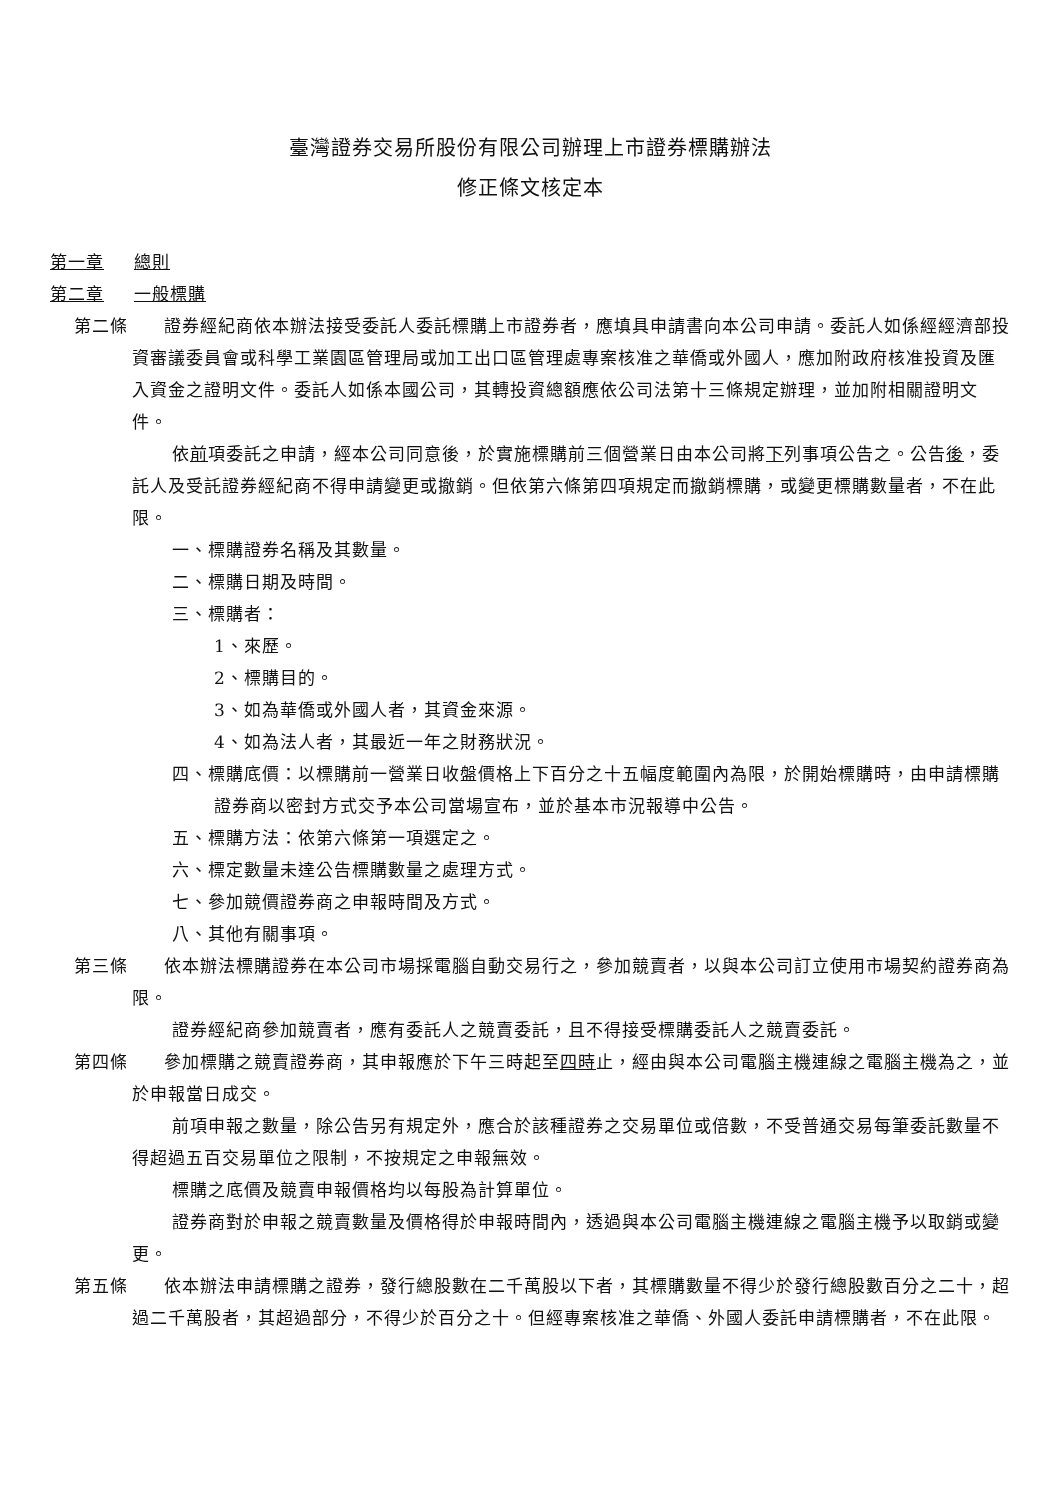臺灣證券交易所股份有限公司辦理上市證券標購辦法
修正條文核定本
第一章 總則
第二章 一般標購
第二條　　證券經紀商依本辦法接受委託人委託標購上市證券者，應填具申請書向本公司申請。委託人如係經經濟部投資審議委員會或科學工業園區管理局或加工出口區管理處專案核准之華僑或外國人，應加附政府核准投資及匯入資金之證明文件。委託人如係本國公司，其轉投資總額應依公司法第十三條規定辦理，並加附相關證明文件。
依前項委託之申請，經本公司同意後，於實施標購前三個營業日由本公司將下列事項公告之。公告後，委託人及受託證券經紀商不得申請變更或撤銷。但依第六條第四項規定而撤銷標購，或變更標購數量者，不在此限。
一、標購證券名稱及其數量。
二、標購日期及時間。
三、標購者：
1、來歷。
2、標購目的。
3、如為華僑或外國人者，其資金來源。
4、如為法人者，其最近一年之財務狀況。
四、標購底價：以標購前一營業日收盤價格上下百分之十五幅度範圍內為限，於開始標購時，由申請標購證券商以密封方式交予本公司當場宣布，並於基本市況報導中公告。
五、標購方法：依第六條第一項選定之。
六、標定數量未達公告標購數量之處理方式。
七、參加競價證券商之申報時間及方式。
八、其他有關事項。
第三條　　依本辦法標購證券在本公司市場採電腦自動交易行之，參加競賣者，以與本公司訂立使用市場契約證券商為限。
證券經紀商參加競賣者，應有委託人之競賣委託，且不得接受標購委託人之競賣委託。
第四條　　參加標購之競賣證券商，其申報應於下午三時起至四時止，經由與本公司電腦主機連線之電腦主機為之，並於申報當日成交。
前項申報之數量，除公告另有規定外，應合於該種證券之交易單位或倍數，不受普通交易每筆委託數量不得超過五百交易單位之限制，不按規定之申報無效。
標購之底價及競賣申報價格均以每股為計算單位。
證券商對於申報之競賣數量及價格得於申報時間內，透過與本公司電腦主機連線之電腦主機予以取銷或變更。
第五條　　依本辦法申請標購之證券，發行總股數在二千萬股以下者，其標購數量不得少於發行總股數百分之二十，超過二千萬股者，其超過部分，不得少於百分之十。但經專案核准之華僑、外國人委託申請標購者，不在此限。